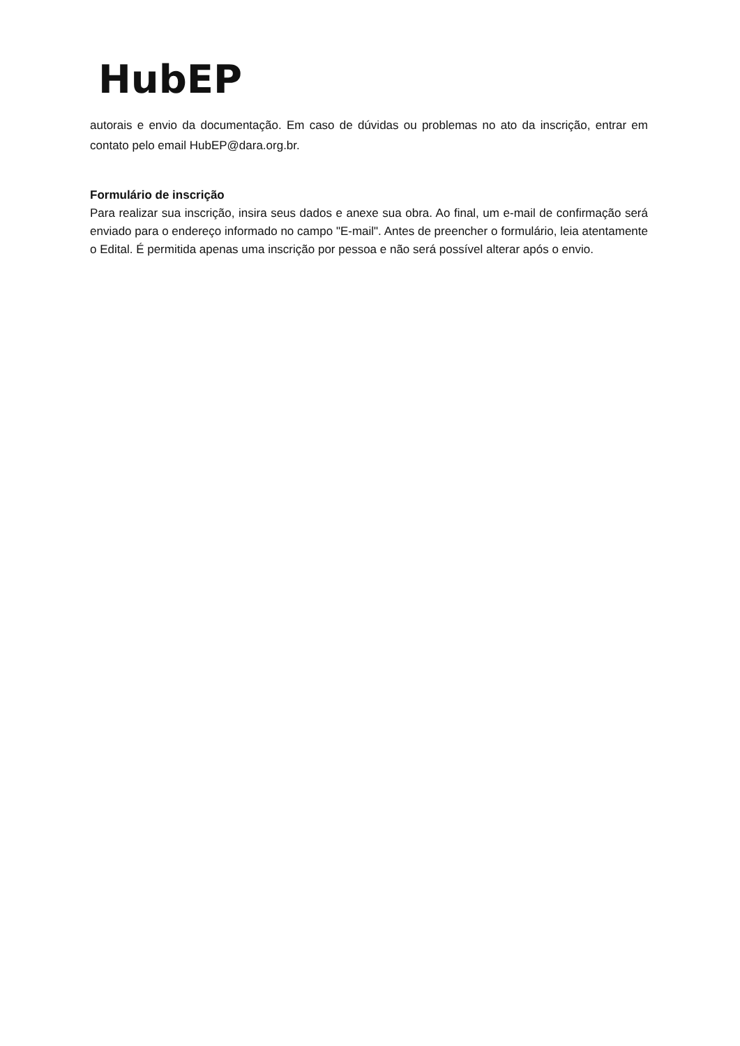HubEP
autorais e envio da documentação. Em caso de dúvidas ou problemas no ato da inscrição, entrar em contato pelo email HubEP@dara.org.br.
Formulário de inscrição
Para realizar sua inscrição, insira seus dados e anexe sua obra. Ao final, um e-mail de confirmação será enviado para o endereço informado no campo "E-mail". Antes de preencher o formulário, leia atentamente o Edital. É permitida apenas uma inscrição por pessoa e não será possível alterar após o envio.